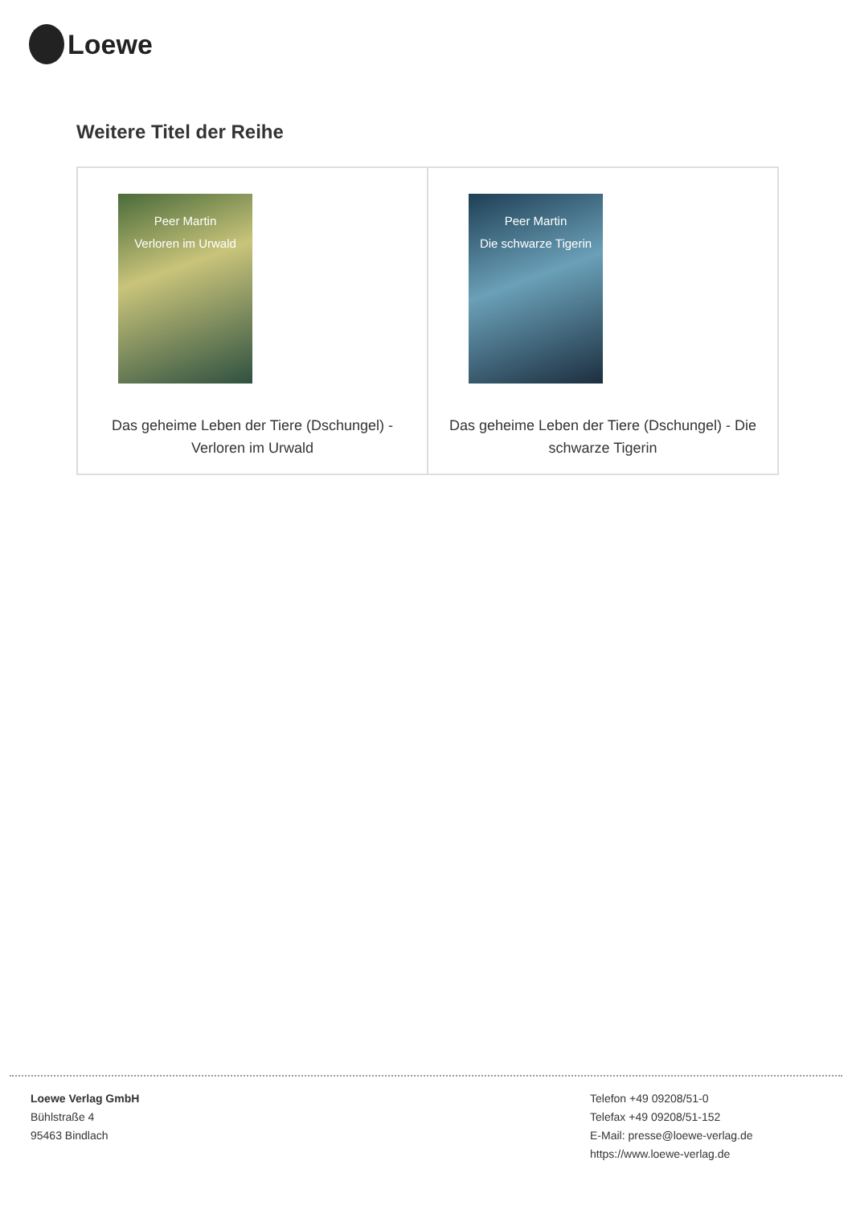Loewe
Weitere Titel der Reihe
| Peer Martin Verloren im Urwald Das geheime Leben der Tiere (Dschungel) - Verloren im Urwald | Peer Martin Die schwarze Tigerin Das geheime Leben der Tiere (Dschungel) - Die schwarze Tigerin |
Loewe Verlag GmbH
Bühlstraße 4
95463 Bindlach
Telefon +49 09208/51-0
Telefax +49 09208/51-152
E-Mail: presse@loewe-verlag.de
https://www.loewe-verlag.de